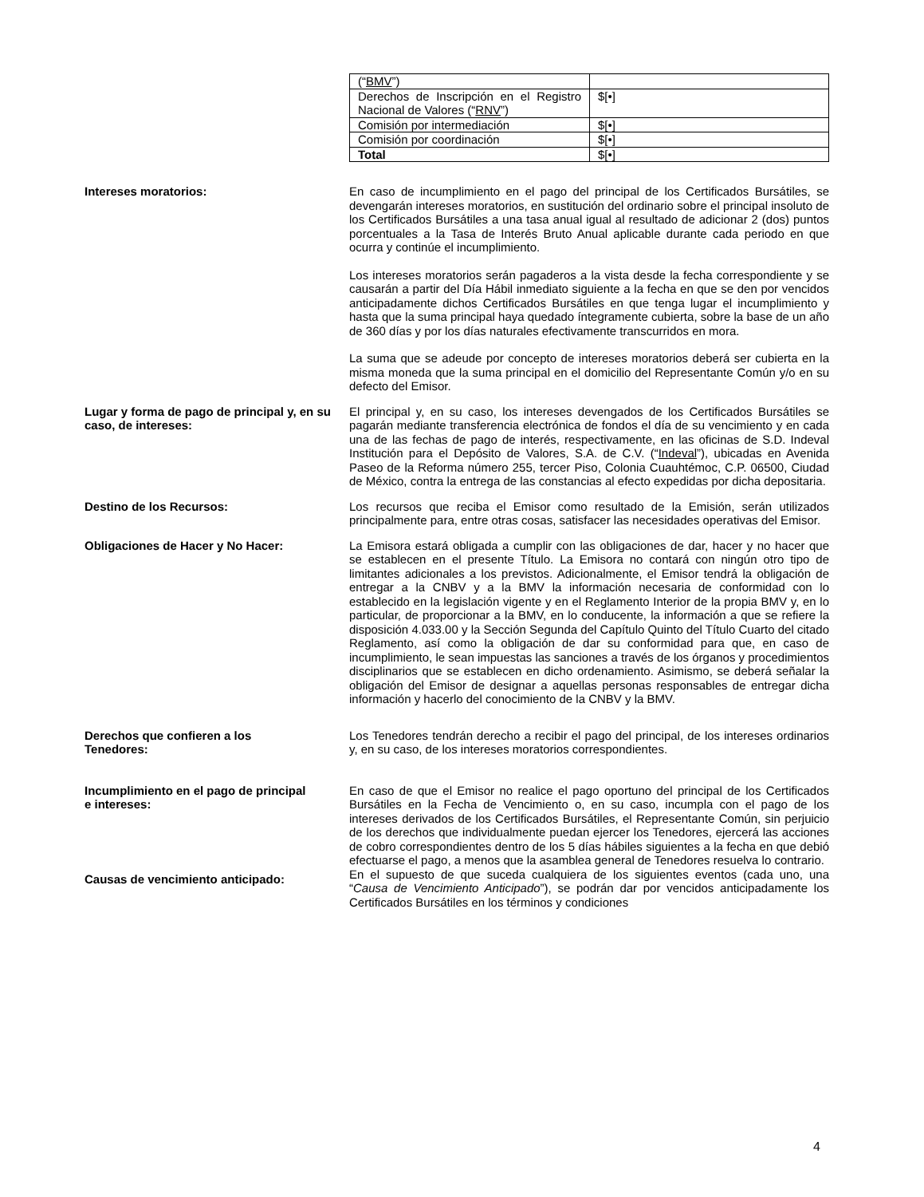| (“ BMV ”) | |
| Derechos de Inscripción en el Registro Nacional de Valores (“ RNV ”) | $[•] |
| Comisión por intermediación | $[•] |
| Comisión por coordinación | $[•] |
| Total | $[•] |
Intereses moratorios: En caso de incumplimiento en el pago del principal de los Certificados Bursátiles, se devengarán intereses moratorios, en sustitución del ordinario sobre el principal insoluto de los Certificados Bursátiles a una tasa anual igual al resultado de adicionar 2 (dos) puntos porcentuales a la Tasa de Interés Bruto Anual aplicable durante cada periodo en que ocurra y continúe el incumplimiento.
Los intereses moratorios serán pagaderos a la vista desde la fecha correspondiente y se causarán a partir del Día Hábil inmediato siguiente a la fecha en que se den por vencidos anticipadamente dichos Certificados Bursátiles en que tenga lugar el incumplimiento y hasta que la suma principal haya quedado íntegramente cubierta, sobre la base de un año de 360 días y por los días naturales efectivamente transcurridos en mora.
La suma que se adeude por concepto de intereses moratorios deberá ser cubierta en la misma moneda que la suma principal en el domicilio del Representante Común y/o en su defecto del Emisor.
Lugar y forma de pago de principal y, en su caso, de intereses:
El principal y, en su caso, los intereses devengados de los Certificados Bursátiles se pagarán mediante transferencia electrónica de fondos el día de su vencimiento y en cada una de las fechas de pago de interés, respectivamente, en las oficinas de S.D. Indeval Institución para el Depósito de Valores, S.A. de C.V. (“Indeval”), ubicadas en Avenida Paseo de la Reforma número 255, tercer Piso, Colonia Cuauhtémoc, C.P. 06500, Ciudad de México, contra la entrega de las constancias al efecto expedidas por dicha depositaria.
Destino de los Recursos: Los recursos que reciba el Emisor como resultado de la Emisión, serán utilizados principalmente para, entre otras cosas, satisfacer las necesidades operativas del Emisor.
Obligaciones de Hacer y No Hacer: La Emisora estará obligada a cumplir con las obligaciones de dar, hacer y no hacer que se establecen en el presente Título. La Emisora no contará con ningún otro tipo de limitantes adicionales a los previstos. Adicionalmente, el Emisor tendrá la obligación de entregar a la CNBV y a la BMV la información necesaria de conformidad con lo establecido en la legislación vigente y en el Reglamento Interior de la propia BMV y, en lo particular, de proporcionar a la BMV, en lo conducente, la información a que se refiere la disposición 4.033.00 y la Sección Segunda del Capítulo Quinto del Título Cuarto del citado Reglamento, así como la obligación de dar su conformidad para que, en caso de incumplimiento, le sean impuestas las sanciones a través de los órganos y procedimientos disciplinarios que se establecen en dicho ordenamiento. Asimismo, se deberá señalar la obligación del Emisor de designar a aquellas personas responsables de entregar dicha información y hacerlo del conocimiento de la CNBV y la BMV.
Derechos que confieren a los
Tenedores:
Los Tenedores tendrán derecho a recibir el pago del principal, de los intereses ordinarios y, en su caso, de los intereses moratorios correspondientes.
Incumplimiento en el pago de principal
e intereses:
En caso de que el Emisor no realice el pago oportuno del principal de los Certificados Bursátiles en la Fecha de Vencimiento o, en su caso, incumpla con el pago de los intereses derivados de los Certificados Bursátiles, el Representante Común, sin perjuicio de los derechos que individualmente puedan ejercer los Tenedores, ejercerá las acciones de cobro correspondientes dentro de los 5 días hábiles siguientes a la fecha en que debió efectuarse el pago, a menos que la asamblea general de Tenedores resuelva lo contrario.
Causas de vencimiento anticipado:
En el supuesto de que suceda cualquiera de los siguientes eventos (cada uno, una “Causa de Vencimiento Anticipado”), se podrán dar por vencidos anticipadamente los Certificados Bursátiles en los términos y condiciones
4